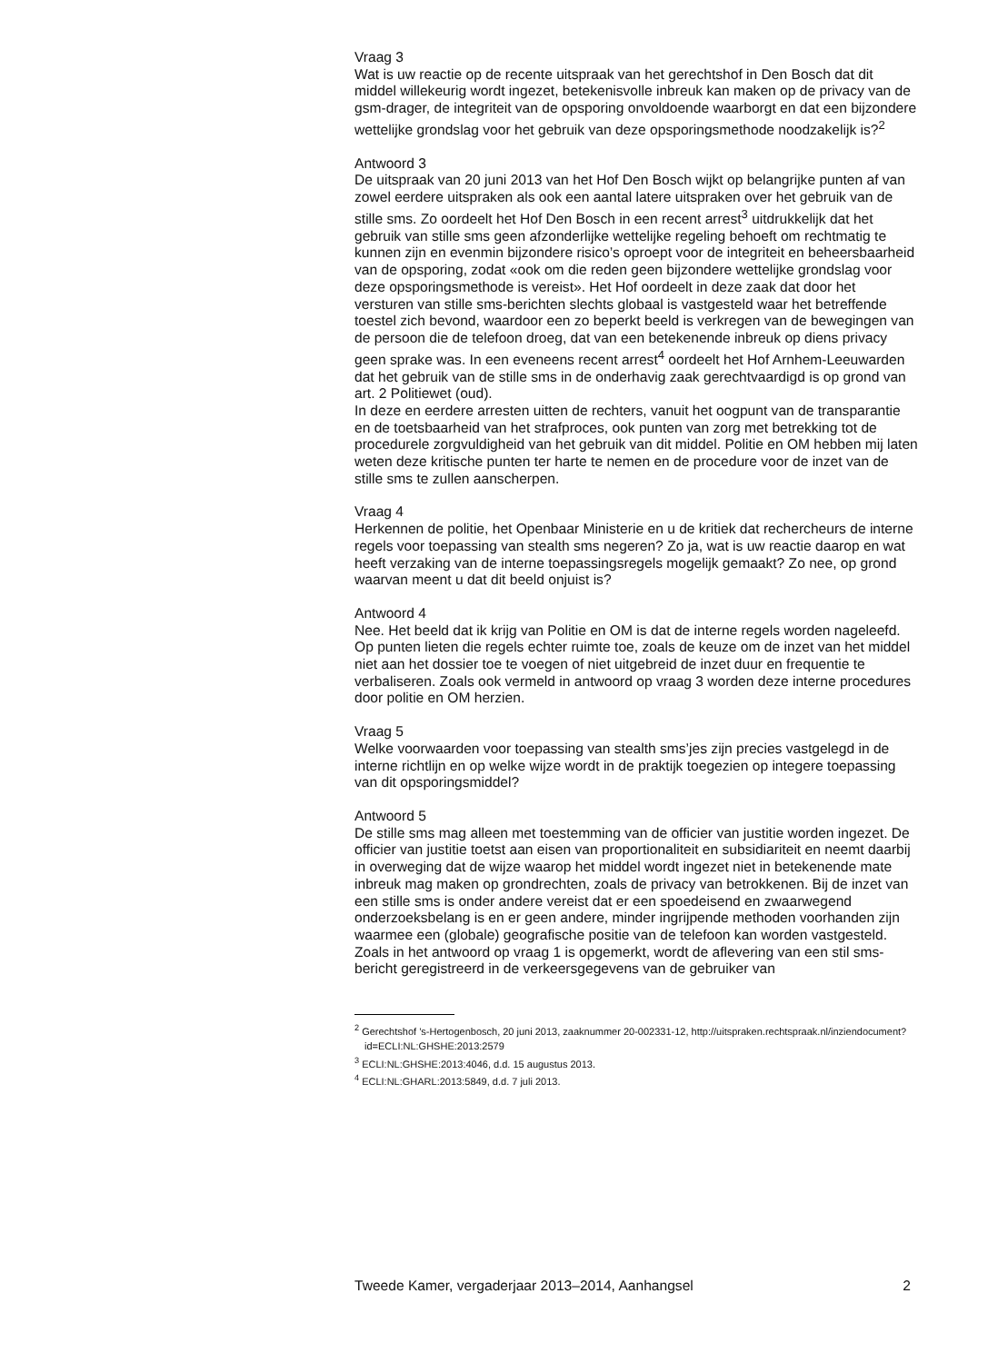Vraag 3
Wat is uw reactie op de recente uitspraak van het gerechtshof in Den Bosch dat dit middel willekeurig wordt ingezet, betekenisvolle inbreuk kan maken op de privacy van de gsm-drager, de integriteit van de opsporing onvoldoende waarborgt en dat een bijzondere wettelijke grondslag voor het gebruik van deze opsporingsmethode noodzakelijk is?<sup>2</sup>
Antwoord 3
De uitspraak van 20 juni 2013 van het Hof Den Bosch wijkt op belangrijke punten af van zowel eerdere uitspraken als ook een aantal latere uitspraken over het gebruik van de stille sms. Zo oordeelt het Hof Den Bosch in een recent arrest<sup>3</sup> uitdrukkelijk dat het gebruik van stille sms geen afzonderlijke wettelijke regeling behoeft om rechtmatig te kunnen zijn en evenmin bijzondere risico’s oproept voor de integriteit en beheersbaarheid van de opsporing, zodat «ook om die reden geen bijzondere wettelijke grondslag voor deze opsporingsmethode is vereist». Het Hof oordeelt in deze zaak dat door het versturen van stille sms-berichten slechts globaal is vastgesteld waar het betreffende toestel zich bevond, waardoor een zo beperkt beeld is verkregen van de bewegingen van de persoon die de telefoon droeg, dat van een betekenende inbreuk op diens privacy geen sprake was. In een eveneens recent arrest<sup>4</sup> oordeelt het Hof Arnhem-Leeuwarden dat het gebruik van de stille sms in de onderhavig zaak gerechtvaardigd is op grond van art. 2 Politiewet (oud).
In deze en eerdere arresten uitten de rechters, vanuit het oogpunt van de transparantie en de toetsbaarheid van het strafproces, ook punten van zorg met betrekking tot de procedurele zorgvuldigheid van het gebruik van dit middel. Politie en OM hebben mij laten weten deze kritische punten ter harte te nemen en de procedure voor de inzet van de stille sms te zullen aanscherpen.
Vraag 4
Herkennen de politie, het Openbaar Ministerie en u de kritiek dat rechercheurs de interne regels voor toepassing van stealth sms negeren? Zo ja, wat is uw reactie daarop en wat heeft verzaking van de interne toepassingsregels mogelijk gemaakt? Zo nee, op grond waarvan meent u dat dit beeld onjuist is?
Antwoord 4
Nee. Het beeld dat ik krijg van Politie en OM is dat de interne regels worden nageleefd. Op punten lieten die regels echter ruimte toe, zoals de keuze om de inzet van het middel niet aan het dossier toe te voegen of niet uitgebreid de inzet duur en frequentie te verbaliseren. Zoals ook vermeld in antwoord op vraag 3 worden deze interne procedures door politie en OM herzien.
Vraag 5
Welke voorwaarden voor toepassing van stealth sms’jes zijn precies vastgelegd in de interne richtlijn en op welke wijze wordt in de praktijk toegezien op integere toepassing van dit opsporingsmiddel?
Antwoord 5
De stille sms mag alleen met toestemming van de officier van justitie worden ingezet. De officier van justitie toetst aan eisen van proportionaliteit en subsidiariteit en neemt daarbij in overweging dat de wijze waarop het middel wordt ingezet niet in betekenende mate inbreuk mag maken op grondrechten, zoals de privacy van betrokkenen. Bij de inzet van een stille sms is onder andere vereist dat er een spoedeisend en zwaarwegend onderzoeksbelang is en er geen andere, minder ingrijpende methoden voorhanden zijn waarmee een (globale) geografische positie van de telefoon kan worden vastgesteld. Zoals in het antwoord op vraag 1 is opgemerkt, wordt de aflevering van een stil sms-bericht geregistreerd in de verkeersgegevens van de gebruiker van
<sup>2</sup> Gerechtshof ’s-Hertogenbosch, 20 juni 2013, zaaknummer 20-002331-12, http://uitspraken.rechtspraak.nl/inziendocument?id=ECLI:NL:GHSHE:2013:2579
<sup>3</sup> ECLI:NL:GHSHE:2013:4046, d.d. 15 augustus 2013.
<sup>4</sup> ECLI:NL:GHARL:2013:5849, d.d. 7 juli 2013.
Tweede Kamer, vergaderjaar 2013–2014, Aanhangsel 2